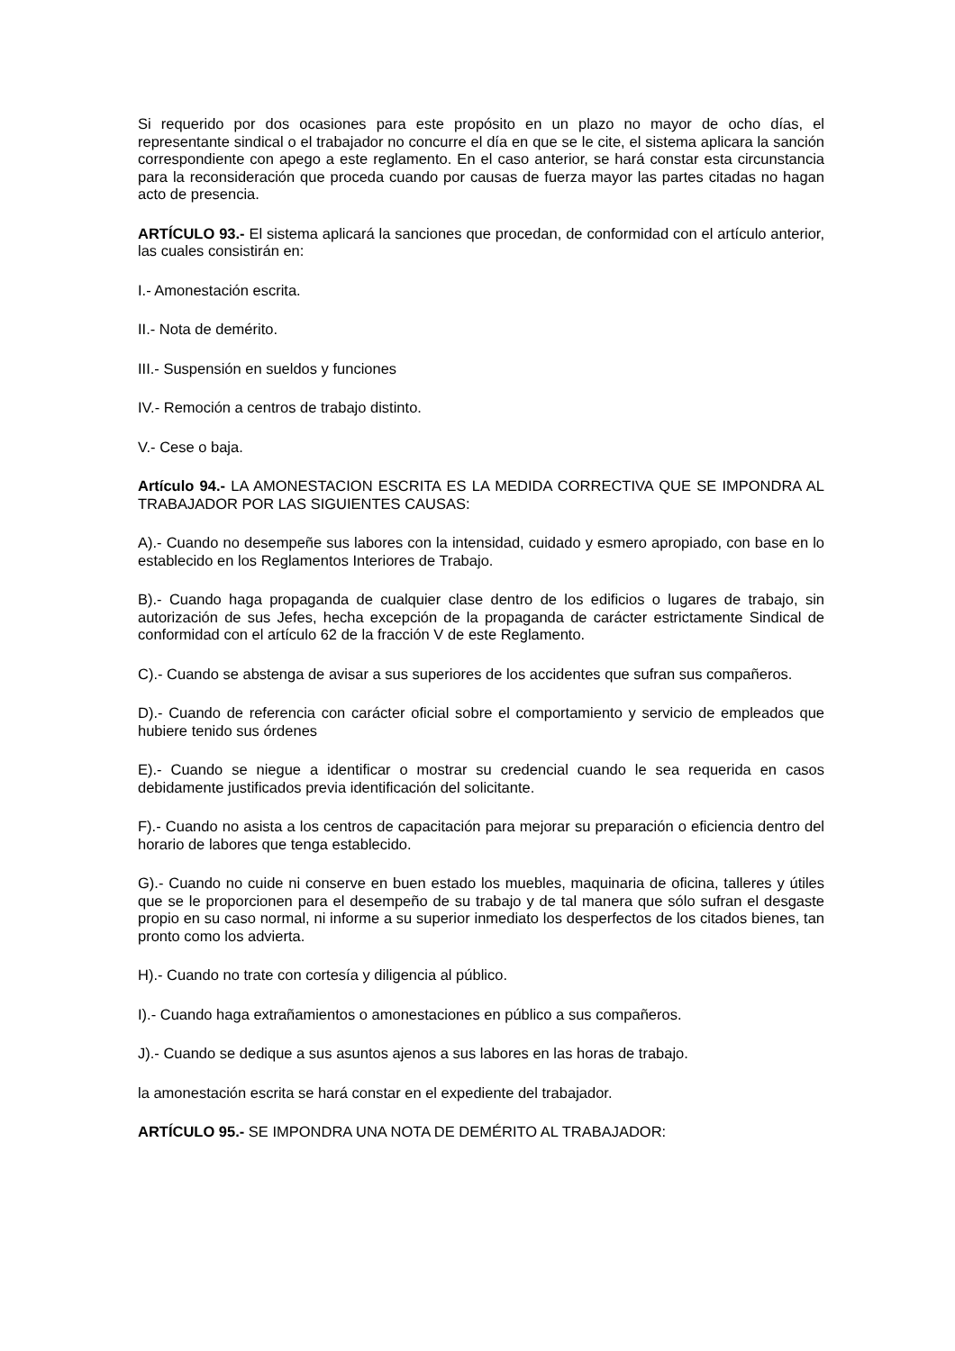Si requerido por dos ocasiones para este propósito en un plazo no mayor de ocho días, el representante sindical o el trabajador no concurre el día en que se le cite, el sistema aplicara la sanción correspondiente con apego a este reglamento. En el caso anterior, se hará constar esta circunstancia para la reconsideración que proceda cuando por causas de fuerza mayor las partes citadas no hagan acto de presencia.
ARTÍCULO 93.- El sistema aplicará la sanciones que procedan, de conformidad con el artículo anterior, las cuales consistirán en:
I.- Amonestación escrita.
II.- Nota de demérito.
III.- Suspensión en sueldos y funciones
IV.- Remoción a centros de trabajo distinto.
V.- Cese o baja.
Artículo 94.- LA AMONESTACION ESCRITA ES LA MEDIDA CORRECTIVA QUE SE IMPONDRA AL TRABAJADOR POR LAS SIGUIENTES CAUSAS:
A).- Cuando no desempeñe sus labores con la intensidad, cuidado y esmero apropiado, con base en lo establecido en los Reglamentos Interiores de Trabajo.
B).- Cuando haga propaganda de cualquier clase dentro de los edificios o lugares de trabajo, sin autorización de sus Jefes, hecha excepción de la propaganda de carácter estrictamente Sindical de conformidad con el artículo 62 de la fracción V de este Reglamento.
C).- Cuando se abstenga de avisar a sus superiores de los accidentes que sufran sus compañeros.
D).- Cuando de referencia con carácter oficial sobre el comportamiento y servicio de empleados que hubiere tenido sus órdenes
E).- Cuando se niegue a identificar o mostrar su credencial cuando le sea requerida en casos debidamente justificados previa identificación del solicitante.
F).- Cuando no asista a los centros de capacitación para mejorar su preparación o eficiencia dentro del horario de labores que tenga establecido.
G).- Cuando no cuide ni conserve en buen estado los muebles, maquinaria de oficina, talleres y útiles que se le proporcionen para el desempeño de su trabajo y de tal manera que sólo sufran el desgaste propio en su caso normal, ni informe a su superior inmediato los desperfectos de los citados bienes, tan pronto como los advierta.
H).- Cuando no trate con cortesía y diligencia al público.
I).- Cuando haga extrañamientos o amonestaciones en público a sus compañeros.
J).- Cuando se dedique a sus asuntos ajenos a sus labores en las horas de trabajo.
la amonestación escrita se hará constar en el expediente del trabajador.
ARTÍCULO 95.- SE IMPONDRA UNA NOTA DE DEMÉRITO AL TRABAJADOR: